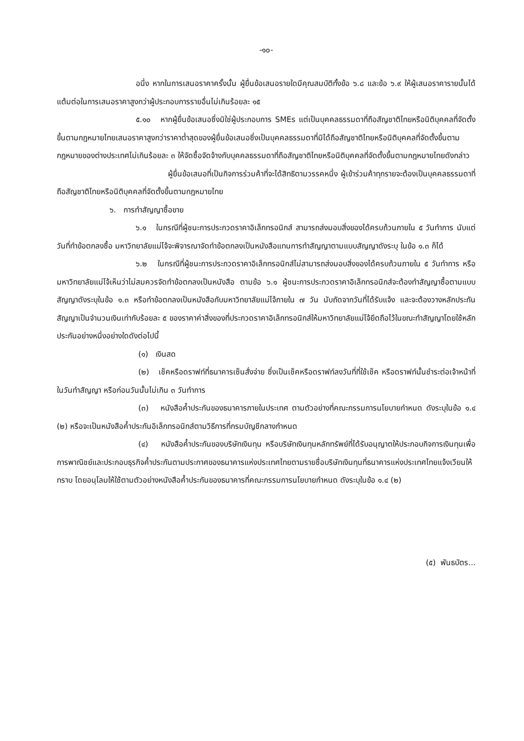-๑๐-
อนึ่ง หากในการเสนอราคาครั้งนั้น ผู้ยื่นข้อเสนอรายใดมีคุณสมบัติทั้งข้อ ๖.๘ และข้อ ๖.๙ ให้ผู้เสนอราคารายนั้นได้แต้มต่อในการเสนอราคาสูงกว่าผู้ประกอบการรายอื่นไม่เกินร้อยละ ๑๕
๕.๑๐ หากผู้ยื่นข้อเสนอซึ่งมิใช่ผู้ประกอบการ SMEs แต่เป็นบุคคลธรรมดาที่ถือสัญชาติไทยหรือนิติบุคคลที่จัดตั้งขึ้นตามกฎหมายไทยเสนอราคาสูงกว่าราคาต่ำสุดของผู้ยื่นข้อเสนอซึ่งเป็นบุคคลธรรมดาที่มิได้ถือสัญชาติไทยหรือนิติบุคคลที่จัดตั้งขึ้นตามกฎหมายของต่างประเทศไม่เกินร้อยละ ๓ ให้จัดซื้อจัดจ้างกับบุคคลธรรมดาที่ถือสัญชาติไทยหรือนิติบุคคลที่จัดตั้งขึ้นตามกฎหมายไทยดังกล่าว
ผู้ยื่นข้อเสนอที่เป็นกิจการร่วมค้าที่จะได้สิทธิตามวรรคหนึ่ง ผู้เข้าร่วมค้าทุกรายจะต้องเป็นบุคคลธรรมดาที่ถือสัญชาติไทยหรือนิติบุคคลที่จัดตั้งขึ้นตามกฎหมายไทย
๖. การทำสัญญาซื้อขาย
๖.๑ ในกรณีที่ผู้ชนะการประกวดราคาอิเล็กทรอนิกส์ สามารถส่งมอบสิ่งของได้ครบถ้วนภายใน ๕ วันทำการ นับแต่วันที่ทำข้อตกลงซื้อ มหาวิทยาลัยแม่โจ้จะพิจารณาจัดทำข้อตกลงเป็นหนังสือแทนการทำสัญญาตามแบบสัญญาดังระบุ ในข้อ ๑.๓ ก็ได้
๖.๒ ในกรณีที่ผู้ชนะการประกวดราคาอิเล็กทรอนิกส์ไม่สามารถส่งมอบสิ่งของได้ครบถ้วนภายใน ๕ วันทำการ หรือ มหาวิทยาลัยแม่โจ้เห็นว่าไม่สมควรจัดทำข้อตกลงเป็นหนังสือ ตามข้อ ๖.๑ ผู้ชนะการประกวดราคาอิเล็กทรอนิกส์จะต้องทำสัญญาซื้อตามแบบสัญญาดังระบุในข้อ ๑.๓ หรือทำข้อตกลงเป็นหนังสือกับมหาวิทยาลัยแม่โจ้ภายใน ๗ วัน นับถัดจากวันที่ได้รับแจ้ง และจะต้องวางหลักประกันสัญญาเป็นจำนวนเงินเท่ากับร้อยละ ๕ ของราคาค่าสิ่งของที่ประกวดราคาอิเล็กทรอนิกส์ให้มหาวิทยาลัยแม่โจ้ยึดถือไว้ในขณะทำสัญญาโดยใช้หลักประกันอย่างหนึ่งอย่างใดดังต่อไปนี้
(๑) เงินสด
(๒) เช็คหรือดราฟท์ที่ธนาคารเซ็นสั่งจ่าย ซึ่งเป็นเช็คหรือดราฟท์ลงวันที่ที่ใช้เช็ค หรือดราฟท์นั้นชำระต่อเจ้าหน้าที่ในวันทำสัญญา หรือก่อนวันนั้นไม่เกิน ๓ วันทำการ
(๓) หนังสือค้ำประกันของธนาคารภายในประเทศ ตามตัวอย่างที่คณะกรรมการนโยบายกำหนด ดังระบุในข้อ ๑.๔ (๒) หรือจะเป็นหนังสือค้ำประกันอิเล็กทรอนิกส์ตามวิธีการที่กรมบัญชีกลางกำหนด
(๔) หนังสือค้ำประกันของบริษัทเงินทุน หรือบริษัทเงินทุนหลักทรัพย์ที่ได้รับอนุญาตให้ประกอบกิจการเงินทุนเพื่อการพาณิชย์และประกอบธุรกิจค้ำประกันตามประกาศของธนาคารแห่งประเทศไทยตามรายชื่อบริษัทเงินทุนที่ธนาคารแห่งประเทศไทยแจ้งเวียนให้ทราบ โดยอนุโลมให้ใช้ตามตัวอย่างหนังสือค้ำประกันของธนาคารที่คณะกรรมการนโยบายกำหนด ดังระบุในข้อ ๑.๔ (๒)
(๕) พันธบัตร...